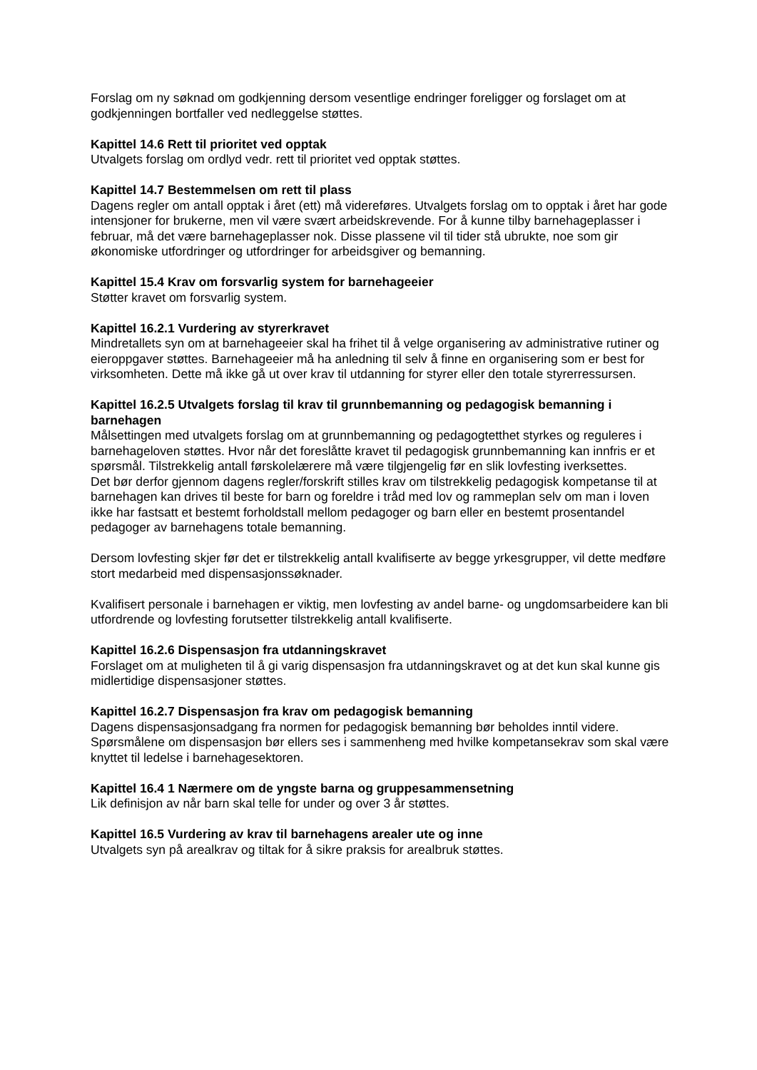Forslag om ny søknad om godkjenning dersom vesentlige endringer foreligger og forslaget om at godkjenningen bortfaller ved nedleggelse støttes.
Kapittel 14.6 Rett til prioritet ved opptak
Utvalgets forslag om ordlyd vedr. rett til prioritet ved opptak støttes.
Kapittel 14.7 Bestemmelsen om rett til plass
Dagens regler om antall opptak i året (ett) må videreføres. Utvalgets forslag om to opptak i året har gode intensjoner for brukerne, men vil være svært arbeidskrevende. For å kunne tilby barnehageplasser i februar, må det være barnehageplasser nok. Disse plassene vil til tider stå ubrukte, noe som gir økonomiske utfordringer og utfordringer for arbeidsgiver og bemanning.
Kapittel 15.4 Krav om forsvarlig system for barnehageeier
Støtter kravet om forsvarlig system.
Kapittel 16.2.1 Vurdering av styrerkravet
Mindretallets syn om at barnehageeier skal ha frihet til å velge organisering av administrative rutiner og eieroppgaver støttes. Barnehageeier må ha anledning til selv å finne en organisering som er best for virksomheten. Dette må ikke gå ut over krav til utdanning for styrer eller den totale styrerressursen.
Kapittel 16.2.5 Utvalgets forslag til krav til grunnbemanning og pedagogisk bemanning i barnehagen
Målsettingen med utvalgets forslag om at grunnbemanning og pedagogtetthet styrkes og reguleres i barnehageloven støttes. Hvor når det foreslåtte kravet til pedagogisk grunnbemanning kan innfris er et spørsmål. Tilstrekkelig antall førskolelærere må være tilgjengelig før en slik lovfesting iverksettes.
Det bør derfor gjennom dagens regler/forskrift stilles krav om tilstrekkelig pedagogisk kompetanse til at barnehagen kan drives til beste for barn og foreldre i tråd med lov og rammeplan selv om man i loven ikke har fastsatt et bestemt forholdstall mellom pedagoger og barn eller en bestemt prosentandel pedagoger av barnehagens totale bemanning.
Dersom lovfesting skjer før det er tilstrekkelig antall kvalifiserte av begge yrkesgrupper, vil dette medføre stort medarbeid med dispensasjonssøknader.
Kvalifisert personale i barnehagen er viktig, men lovfesting av andel barne- og ungdomsarbeidere kan bli utfordrende og lovfesting forutsetter tilstrekkelig antall kvalifiserte.
Kapittel 16.2.6 Dispensasjon fra utdanningskravet
Forslaget om at muligheten til å gi varig dispensasjon fra utdanningskravet og at det kun skal kunne gis midlertidige dispensasjoner støttes.
Kapittel 16.2.7 Dispensasjon fra krav om pedagogisk bemanning
Dagens dispensasjonsadgang fra normen for pedagogisk bemanning bør beholdes inntil videre. Spørsmålene om dispensasjon bør ellers ses i sammenheng med hvilke kompetansekrav som skal være knyttet til ledelse i barnehagesektoren.
Kapittel 16.4 1 Nærmere om de yngste barna og gruppesammensetning
Lik definisjon av når barn skal telle for under og over 3 år støttes.
Kapittel 16.5 Vurdering av krav til barnehagens arealer ute og inne
Utvalgets syn på arealkrav og tiltak for å sikre praksis for arealbruk støttes.